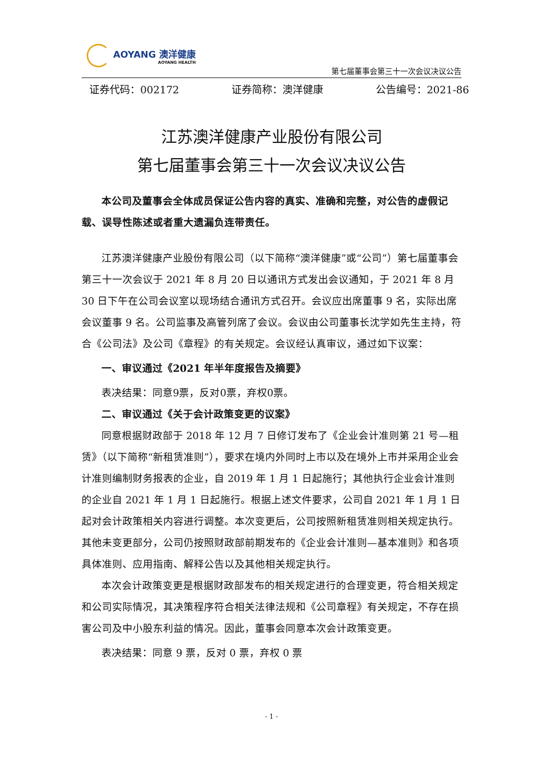AOYANG 澳洋健康
AOYANG HEALTH
第七届董事会第三十一次会议决议公告
证券代码：002172 证券简称：澳洋健康 公告编号：2021-86
江苏澳洋健康产业股份有限公司
第七届董事会第三十一次会议决议公告
本公司及董事会全体成员保证公告内容的真实、准确和完整，对公告的虚假记载、误导性陈述或者重大遗漏负连带责任。
江苏澳洋健康产业股份有限公司（以下简称“澳洋健康”或“公司”）第七届董事会第三十一次会议于 2021 年 8 月 20 日以通讯方式发出会议通知，于 2021 年 8 月 30 日下午在公司会议室以现场结合通讯方式召开。会议应出席董事 9 名，实际出席会议董事 9 名。公司监事及高管列席了会议。会议由公司董事长沈学如先生主持，符合《公司法》及公司《章程》的有关规定。会议经认真审议，通过如下议案：
一、审议通过《2021 年半年度报告及摘要》
表决结果：同意9票，反对0票，弃权0票。
二、审议通过《关于会计政策变更的议案》
同意根据财政部于 2018 年 12 月 7 日修订发布了《企业会计准则第 21 号—租赁》（以下简称“新租赁准则”），要求在境内外同时上市以及在境外上市并采用企业会计准则编制财务报表的企业，自 2019 年 1 月 1 日起施行；其他执行企业会计准则的企业自 2021 年 1 月 1 日起施行。根据上述文件要求，公司自 2021 年 1 月 1 日起对会计政策相关内容进行调整。本次变更后，公司按照新租赁准则相关规定执行。其他未变更部分，公司仍按照财政部前期发布的《企业会计准则—基本准则》和各项具体准则、应用指南、解释公告以及其他相关规定执行。
本次会计政策变更是根据财政部发布的相关规定进行的合理变更，符合相关规定和公司实际情况，其决策程序符合相关法律法规和《公司章程》有关规定，不存在损害公司及中小股东利益的情况。因此，董事会同意本次会计政策变更。
表决结果：同意 9 票，反对 0 票，弃权 0 票
- 1 -